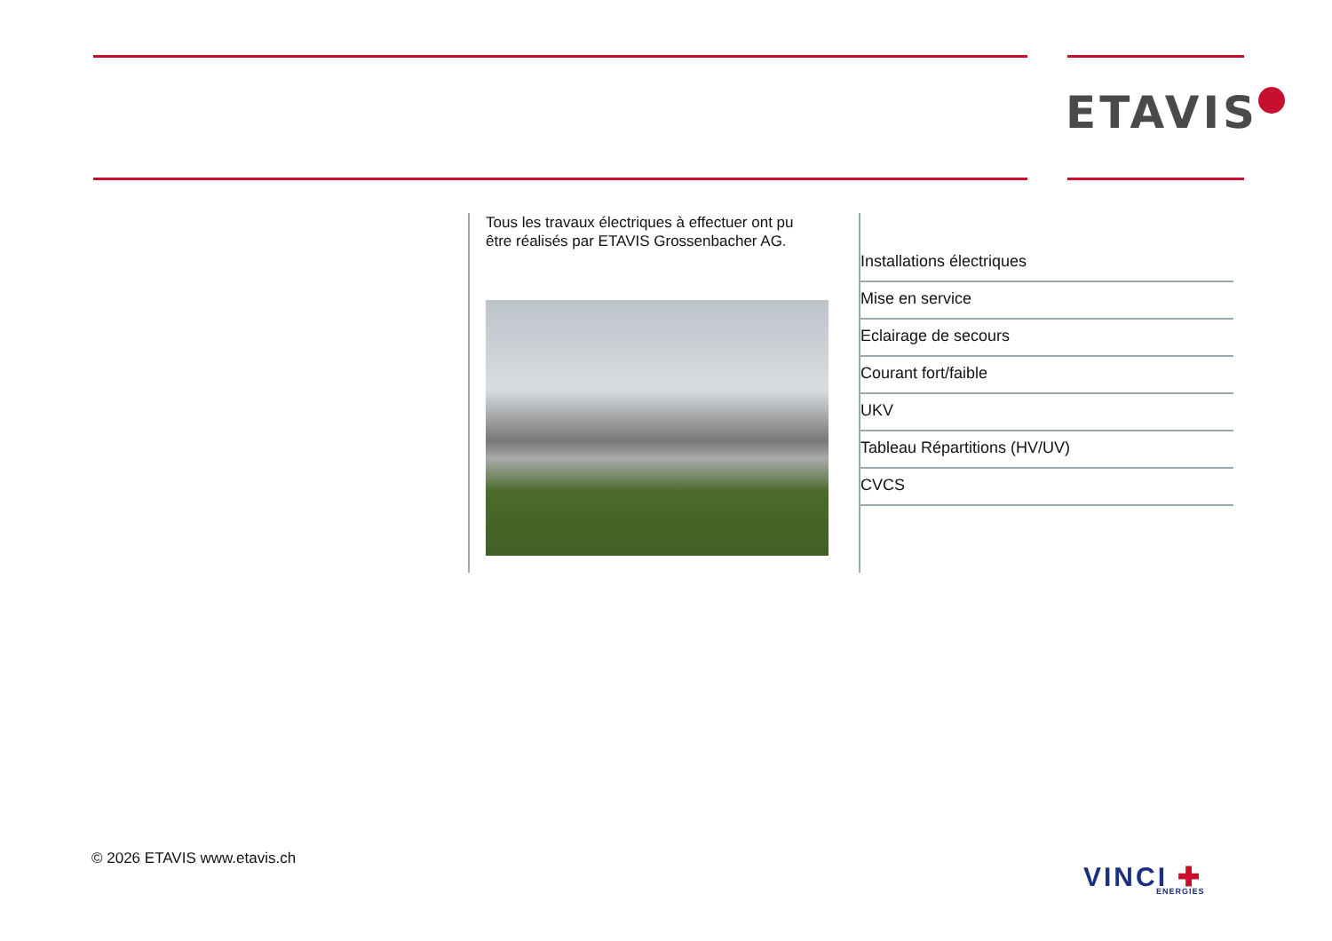ETAVIS
Tous les travaux électriques à effectuer ont pu être réalisés par ETAVIS Grossenbacher AG.
Installations électriques
Mise en service
Eclairage de secours
Courant fort/faible
UKV
Tableau Répartitions (HV/UV)
CVCS
© 2026 ETAVIS www.etavis.ch
VINCI ✚
ENERGIES